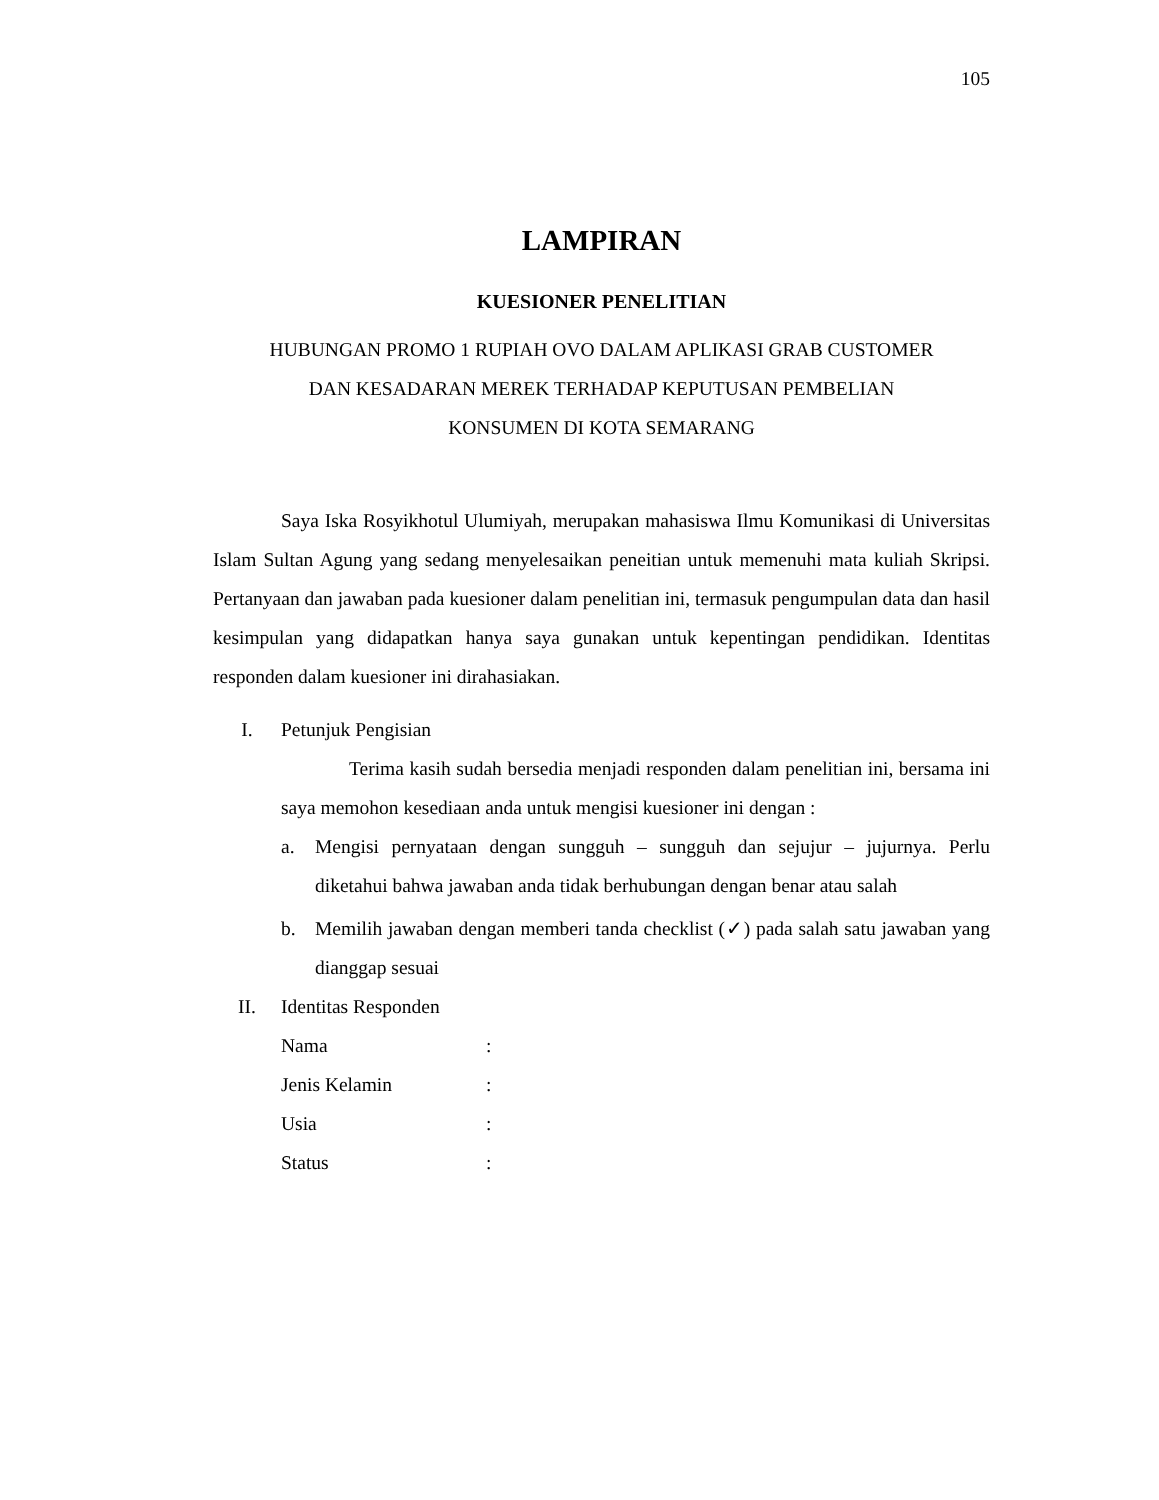105
LAMPIRAN
KUESIONER PENELITIAN
HUBUNGAN PROMO 1 RUPIAH OVO DALAM APLIKASI GRAB CUSTOMER
DAN KESADARAN MEREK TERHADAP KEPUTUSAN PEMBELIAN
KONSUMEN DI KOTA SEMARANG
Saya Iska Rosyikhotul Ulumiyah, merupakan mahasiswa Ilmu Komunikasi di Universitas Islam Sultan Agung yang sedang menyelesaikan peneitian untuk memenuhi mata kuliah Skripsi. Pertanyaan dan jawaban pada kuesioner dalam penelitian ini, termasuk pengumpulan data dan hasil kesimpulan yang didapatkan hanya saya gunakan untuk kepentingan pendidikan. Identitas responden dalam kuesioner ini dirahasiakan.
I. Petunjuk Pengisian
Terima kasih sudah bersedia menjadi responden dalam penelitian ini, bersama ini saya memohon kesediaan anda untuk mengisi kuesioner ini dengan :
a. Mengisi pernyataan dengan sungguh – sungguh dan sejujur – jujurnya. Perlu diketahui bahwa jawaban anda tidak berhubungan dengan benar atau salah
b. Memilih jawaban dengan memberi tanda checklist (✓) pada salah satu jawaban yang dianggap sesuai
II. Identitas Responden
Nama :
Jenis Kelamin :
Usia :
Status :